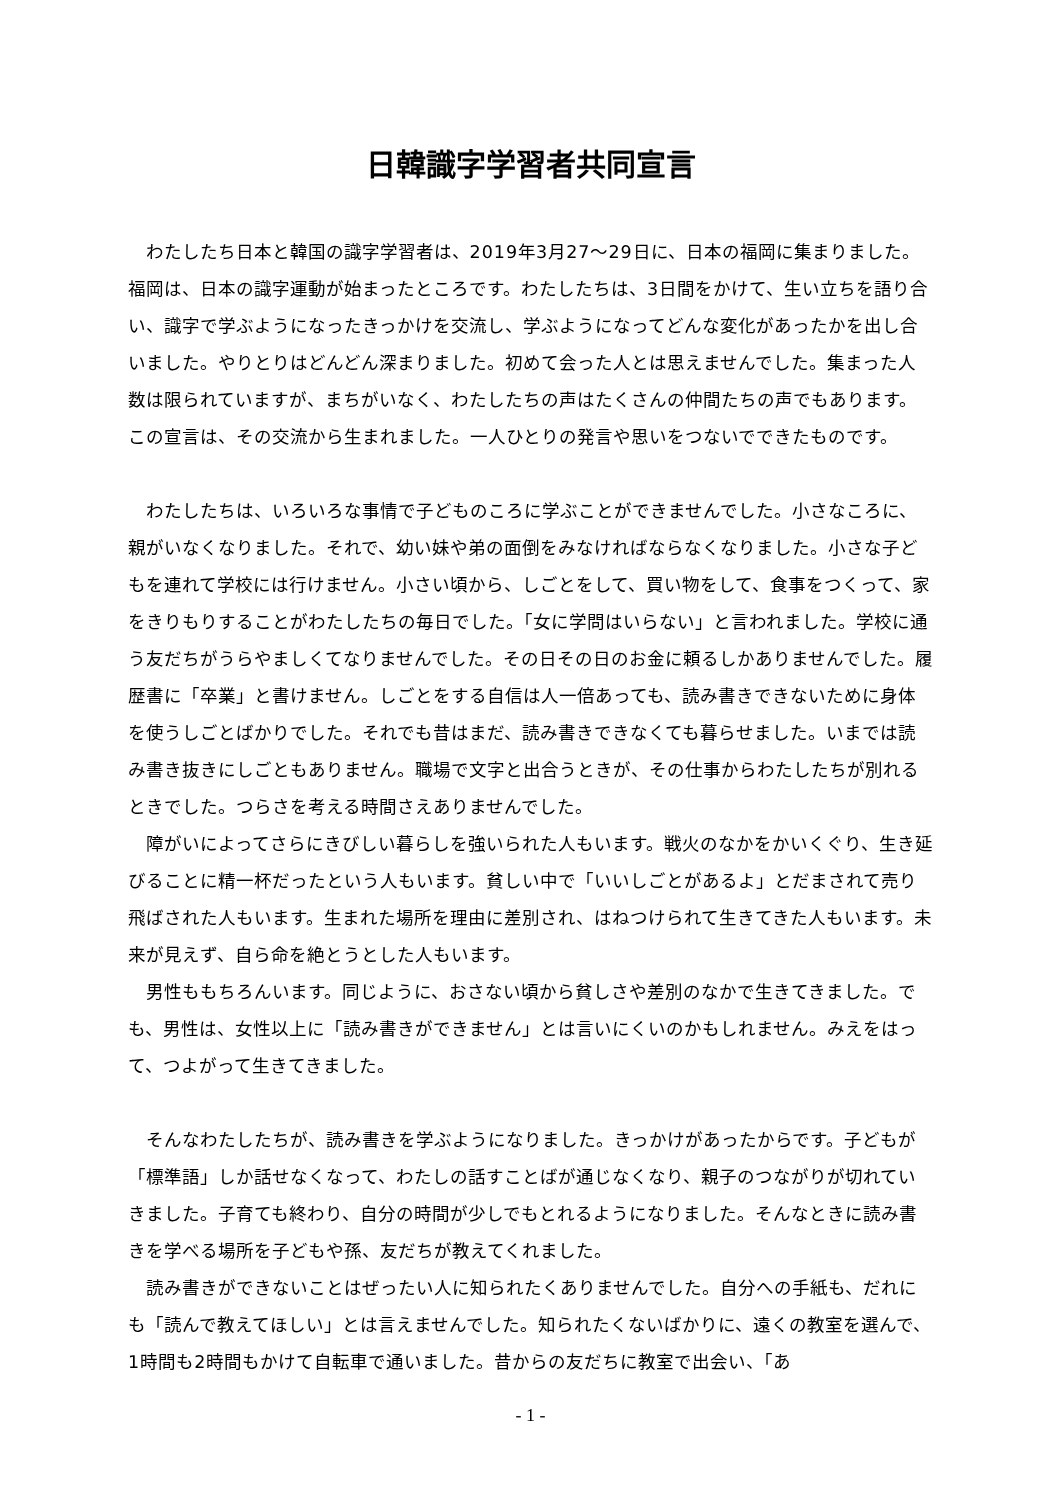日韓識字学習者共同宣言
わたしたち日本と韓国の識字学習者は、2019年3月27～29日に、日本の福岡に集まりました。福岡は、日本の識字運動が始まったところです。わたしたちは、3日間をかけて、生い立ちを語り合い、識字で学ぶようになったきっかけを交流し、学ぶようになってどんな変化があったかを出し合いました。やりとりはどんどん深まりました。初めて会った人とは思えませんでした。集まった人数は限られていますが、まちがいなく、わたしたちの声はたくさんの仲間たちの声でもあります。この宣言は、その交流から生まれました。一人ひとりの発言や思いをつないでできたものです。
わたしたちは、いろいろな事情で子どものころに学ぶことができませんでした。小さなころに、親がいなくなりました。それで、幼い妹や弟の面倒をみなければならなくなりました。小さな子どもを連れて学校には行けません。小さい頃から、しごとをして、買い物をして、食事をつくって、家をきりもりすることがわたしたちの毎日でした。「女に学問はいらない」と言われました。学校に通う友だちがうらやましくてなりませんでした。その日その日のお金に頼るしかありませんでした。履歴書に「卒業」と書けません。しごとをする自信は人一倍あっても、読み書きできないために身体を使うしごとばかりでした。それでも昔はまだ、読み書きできなくても暮らせました。いまでは読み書き抜きにしごともありません。職場で文字と出合うときが、その仕事からわたしたちが別れるときでした。つらさを考える時間さえありませんでした。
障がいによってさらにきびしい暮らしを強いられた人もいます。戦火のなかをかいくぐり、生き延びることに精一杯だったという人もいます。貧しい中で「いいしごとがあるよ」とだまされて売り飛ばされた人もいます。生まれた場所を理由に差別され、はねつけられて生きてきた人もいます。未来が見えず、自ら命を絶とうとした人もいます。
男性ももちろんいます。同じように、おさない頃から貧しさや差別のなかで生きてきました。でも、男性は、女性以上に「読み書きができません」とは言いにくいのかもしれません。みえをはって、つよがって生きてきました。
そんなわたしたちが、読み書きを学ぶようになりました。きっかけがあったからです。子どもが「標準語」しか話せなくなって、わたしの話すことばが通じなくなり、親子のつながりが切れていきました。子育ても終わり、自分の時間が少しでもとれるようになりました。そんなときに読み書きを学べる場所を子どもや孫、友だちが教えてくれました。
読み書きができないことはぜったい人に知られたくありませんでした。自分への手紙も、だれにも「読んで教えてほしい」とは言えませんでした。知られたくないばかりに、遠くの教室を選んで、1時間も2時間もかけて自転車で通いました。昔からの友だちに教室で出会い、「あ
- 1 -